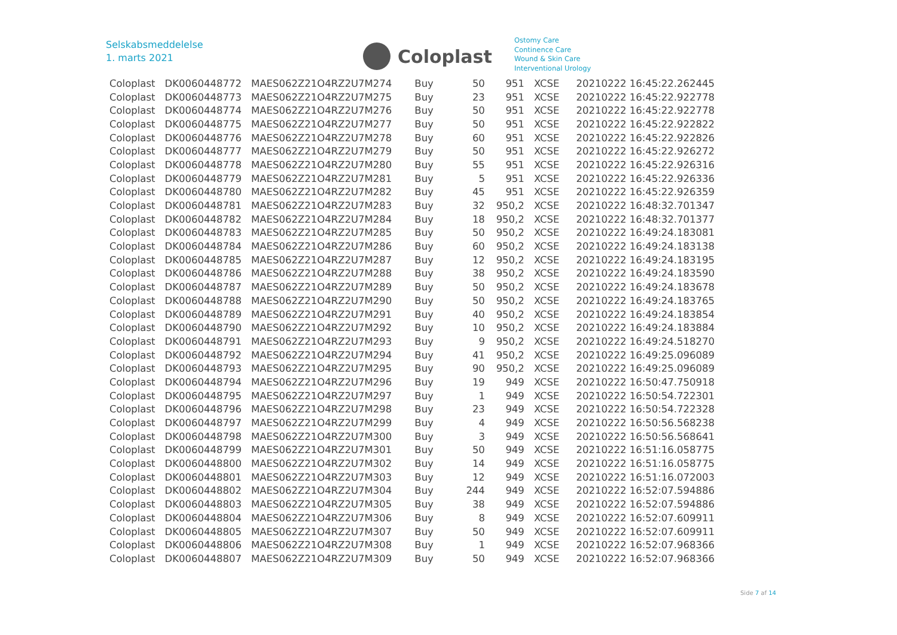Selskabsmeddelelse
1. marts 2021
Coloplast
Ostomy Care
Continence Care
Wound & Skin Care
Interventional Urology
| Coloplast | DK0060448772 | MAES062Z21O4RZ2U7M274 | Buy | 50 | 951 | XCSE | 20210222 16:45:22.262445 |
| Coloplast | DK0060448773 | MAES062Z21O4RZ2U7M275 | Buy | 23 | 951 | XCSE | 20210222 16:45:22.922778 |
| Coloplast | DK0060448774 | MAES062Z21O4RZ2U7M276 | Buy | 50 | 951 | XCSE | 20210222 16:45:22.922778 |
| Coloplast | DK0060448775 | MAES062Z21O4RZ2U7M277 | Buy | 50 | 951 | XCSE | 20210222 16:45:22.922822 |
| Coloplast | DK0060448776 | MAES062Z21O4RZ2U7M278 | Buy | 60 | 951 | XCSE | 20210222 16:45:22.922826 |
| Coloplast | DK0060448777 | MAES062Z21O4RZ2U7M279 | Buy | 50 | 951 | XCSE | 20210222 16:45:22.926272 |
| Coloplast | DK0060448778 | MAES062Z21O4RZ2U7M280 | Buy | 55 | 951 | XCSE | 20210222 16:45:22.926316 |
| Coloplast | DK0060448779 | MAES062Z21O4RZ2U7M281 | Buy | 5 | 951 | XCSE | 20210222 16:45:22.926336 |
| Coloplast | DK0060448780 | MAES062Z21O4RZ2U7M282 | Buy | 45 | 951 | XCSE | 20210222 16:45:22.926359 |
| Coloplast | DK0060448781 | MAES062Z21O4RZ2U7M283 | Buy | 32 | 950,2 | XCSE | 20210222 16:48:32.701347 |
| Coloplast | DK0060448782 | MAES062Z21O4RZ2U7M284 | Buy | 18 | 950,2 | XCSE | 20210222 16:48:32.701377 |
| Coloplast | DK0060448783 | MAES062Z21O4RZ2U7M285 | Buy | 50 | 950,2 | XCSE | 20210222 16:49:24.183081 |
| Coloplast | DK0060448784 | MAES062Z21O4RZ2U7M286 | Buy | 60 | 950,2 | XCSE | 20210222 16:49:24.183138 |
| Coloplast | DK0060448785 | MAES062Z21O4RZ2U7M287 | Buy | 12 | 950,2 | XCSE | 20210222 16:49:24.183195 |
| Coloplast | DK0060448786 | MAES062Z21O4RZ2U7M288 | Buy | 38 | 950,2 | XCSE | 20210222 16:49:24.183590 |
| Coloplast | DK0060448787 | MAES062Z21O4RZ2U7M289 | Buy | 50 | 950,2 | XCSE | 20210222 16:49:24.183678 |
| Coloplast | DK0060448788 | MAES062Z21O4RZ2U7M290 | Buy | 50 | 950,2 | XCSE | 20210222 16:49:24.183765 |
| Coloplast | DK0060448789 | MAES062Z21O4RZ2U7M291 | Buy | 40 | 950,2 | XCSE | 20210222 16:49:24.183854 |
| Coloplast | DK0060448790 | MAES062Z21O4RZ2U7M292 | Buy | 10 | 950,2 | XCSE | 20210222 16:49:24.183884 |
| Coloplast | DK0060448791 | MAES062Z21O4RZ2U7M293 | Buy | 9 | 950,2 | XCSE | 20210222 16:49:24.518270 |
| Coloplast | DK0060448792 | MAES062Z21O4RZ2U7M294 | Buy | 41 | 950,2 | XCSE | 20210222 16:49:25.096089 |
| Coloplast | DK0060448793 | MAES062Z21O4RZ2U7M295 | Buy | 90 | 950,2 | XCSE | 20210222 16:49:25.096089 |
| Coloplast | DK0060448794 | MAES062Z21O4RZ2U7M296 | Buy | 19 | 949 | XCSE | 20210222 16:50:47.750918 |
| Coloplast | DK0060448795 | MAES062Z21O4RZ2U7M297 | Buy | 1 | 949 | XCSE | 20210222 16:50:54.722301 |
| Coloplast | DK0060448796 | MAES062Z21O4RZ2U7M298 | Buy | 23 | 949 | XCSE | 20210222 16:50:54.722328 |
| Coloplast | DK0060448797 | MAES062Z21O4RZ2U7M299 | Buy | 4 | 949 | XCSE | 20210222 16:50:56.568238 |
| Coloplast | DK0060448798 | MAES062Z21O4RZ2U7M300 | Buy | 3 | 949 | XCSE | 20210222 16:50:56.568641 |
| Coloplast | DK0060448799 | MAES062Z21O4RZ2U7M301 | Buy | 50 | 949 | XCSE | 20210222 16:51:16.058775 |
| Coloplast | DK0060448800 | MAES062Z21O4RZ2U7M302 | Buy | 14 | 949 | XCSE | 20210222 16:51:16.058775 |
| Coloplast | DK0060448801 | MAES062Z21O4RZ2U7M303 | Buy | 12 | 949 | XCSE | 20210222 16:51:16.072003 |
| Coloplast | DK0060448802 | MAES062Z21O4RZ2U7M304 | Buy | 244 | 949 | XCSE | 20210222 16:52:07.594886 |
| Coloplast | DK0060448803 | MAES062Z21O4RZ2U7M305 | Buy | 38 | 949 | XCSE | 20210222 16:52:07.594886 |
| Coloplast | DK0060448804 | MAES062Z21O4RZ2U7M306 | Buy | 8 | 949 | XCSE | 20210222 16:52:07.609911 |
| Coloplast | DK0060448805 | MAES062Z21O4RZ2U7M307 | Buy | 50 | 949 | XCSE | 20210222 16:52:07.609911 |
| Coloplast | DK0060448806 | MAES062Z21O4RZ2U7M308 | Buy | 1 | 949 | XCSE | 20210222 16:52:07.968366 |
| Coloplast | DK0060448807 | MAES062Z21O4RZ2U7M309 | Buy | 50 | 949 | XCSE | 20210222 16:52:07.968366 |
Side 7 af 14